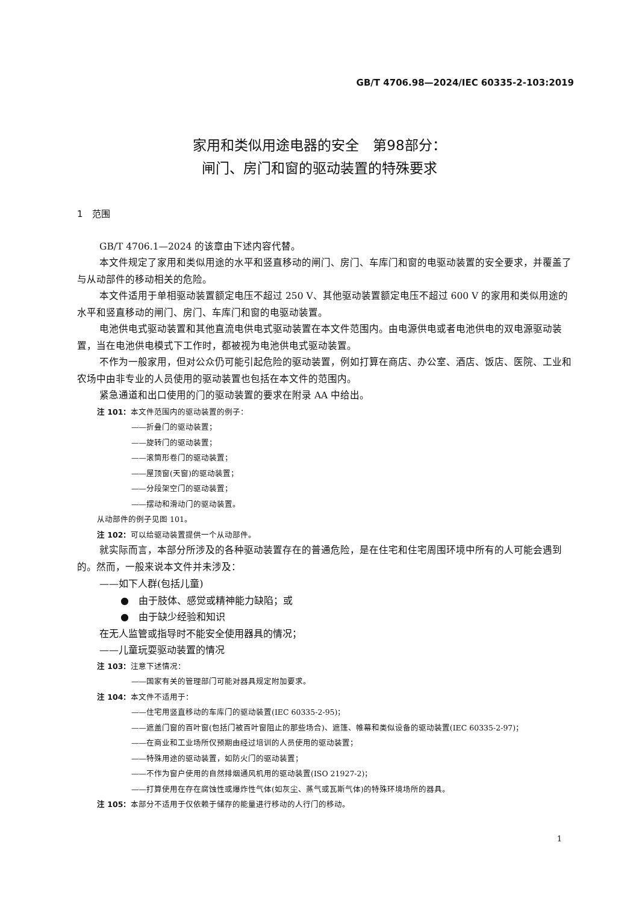GB/T 4706.98—2024/IEC 60335-2-103:2019
家用和类似用途电器的安全　第98部分：
闸门、房门和窗的驱动装置的特殊要求
1　范围
GB/T 4706.1—2024 的该章由下述内容代替。
本文件规定了家用和类似用途的水平和竖直移动的闸门、房门、车库门和窗的电驱动装置的安全要求，并覆盖了与从动部件的移动相关的危险。
本文件适用于单相驱动装置额定电压不超过 250 V、其他驱动装置额定电压不超过 600 V 的家用和类似用途的水平和竖直移动的闸门、房门、车库门和窗的电驱动装置。
电池供电式驱动装置和其他直流电供电式驱动装置在本文件范围内。由电源供电或者电池供电的双电源驱动装置，当在电池供电模式下工作时，都被视为电池供电式驱动装置。
不作为一般家用，但对公众仍可能引起危险的驱动装置，例如打算在商店、办公室、酒店、饭店、医院、工业和农场中由非专业的人员使用的驱动装置也包括在本文件的范围内。
紧急通道和出口使用的门的驱动装置的要求在附录 AA 中给出。
注 101：本文件范围内的驱动装置的例子：
——折叠门的驱动装置；
——旋转门的驱动装置；
——滚筒形卷门的驱动装置；
——屋顶窗(天窗)的驱动装置；
——分段架空门的驱动装置；
——摆动和滑动门的驱动装置。
从动部件的例子见图 101。
注 102：可以给驱动装置提供一个从动部件。
就实际而言，本部分所涉及的各种驱动装置存在的普通危险，是在住宅和住宅周围环境中所有的人可能会遇到的。然而，一般来说本文件并未涉及：
——如下人群(包括儿童)
●　由于肢体、感觉或精神能力缺陷；或
●　由于缺少经验和知识
在无人监管或指导时不能安全使用器具的情况；
——儿童玩耍驱动装置的情况
注 103：注意下述情况：
——国家有关的管理部门可能对器具规定附加要求。
注 104：本文件不适用于：
——住宅用竖直移动的车库门的驱动装置(IEC 60335-2-95)；
——遮盖门窗的百叶窗(包括门被百叶窗阻止的那些场合)、遮篷、帷幕和类似设备的驱动装置(IEC 60335-2-97)；
——在商业和工业场所仅预期由经过培训的人员使用的驱动装置；
——特殊用途的驱动装置，如防火门的驱动装置；
——不作为窗户使用的自然排烟通风机用的驱动装置(ISO 21927-2)；
——打算使用在存在腐蚀性或爆炸性气体(如灰尘、蒸气或瓦斯气体)的特殊环境场所的器具。
注 105：本部分不适用于仅依赖于储存的能量进行移动的人行门的移动。
1